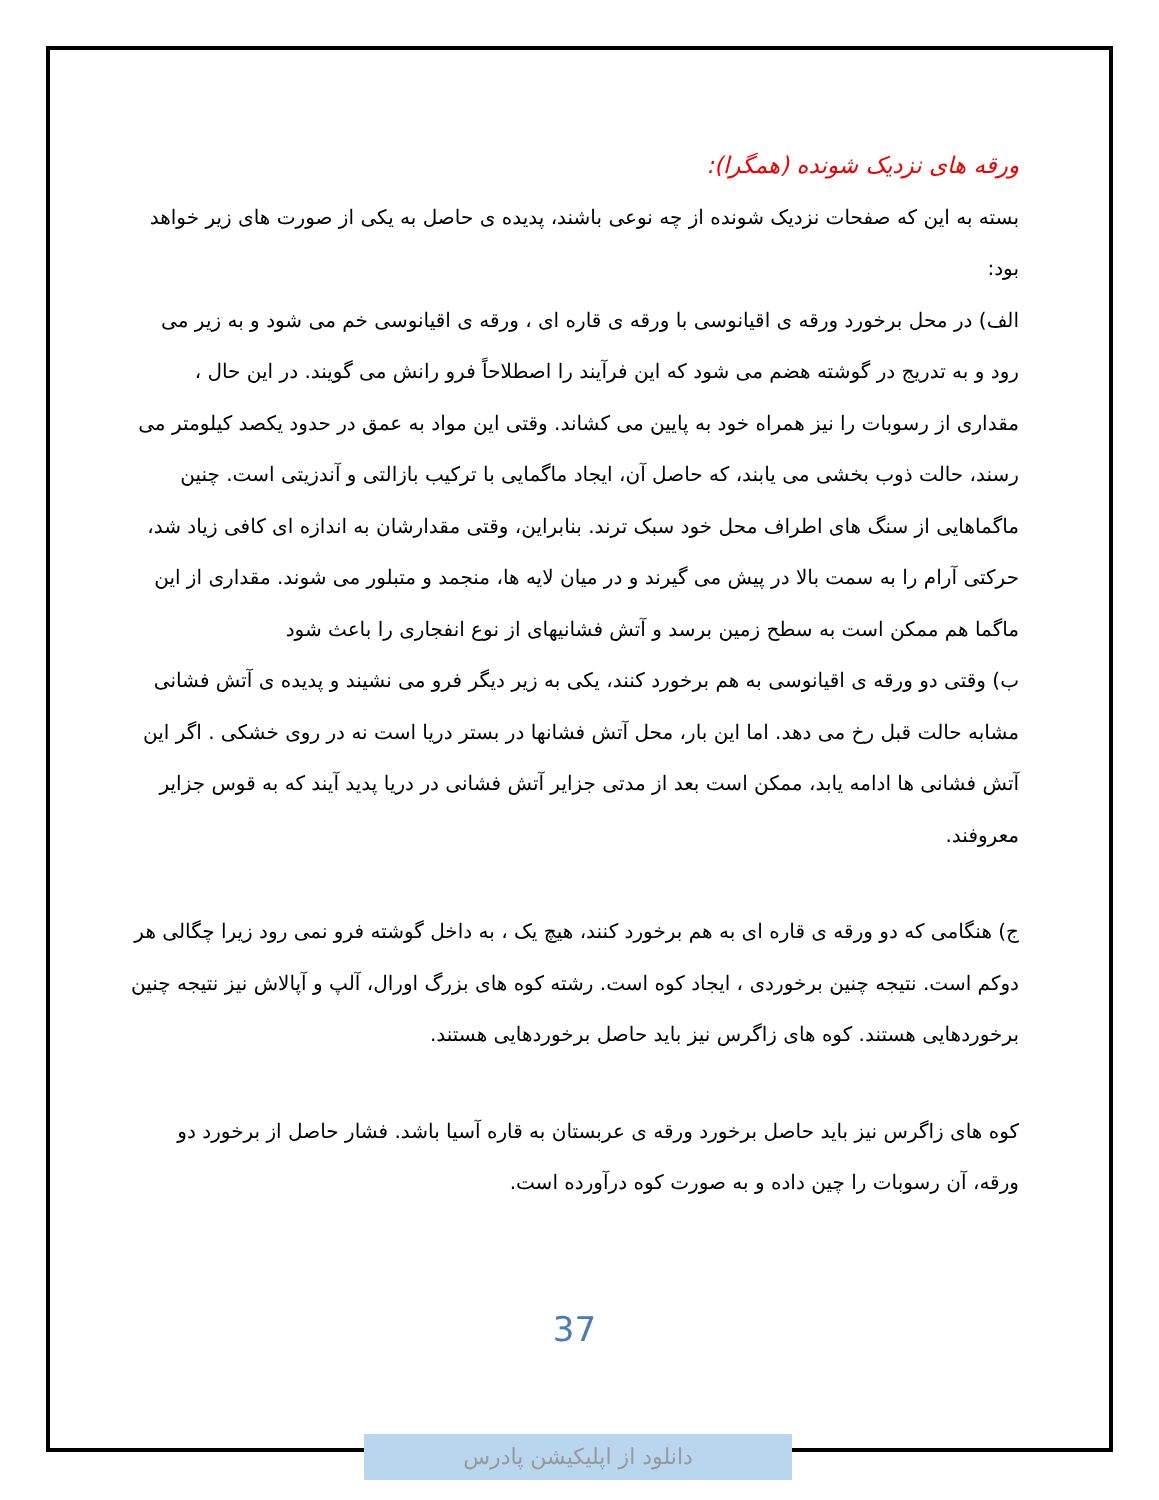ورقه های نزدیک شونده (همگرا):
بسته به این که صفحات نزدیک شونده از چه نوعی باشند، پدیده ی حاصل به یکی از صورت های زیر خواهد بود:
الف) در محل برخورد ورقه ی اقیانوسی با ورقه ی قاره ای ، ورقه ی اقیانوسی خم می شود و به زیر می رود و به تدریج در گوشته هضم می شود که این فرآیند را اصطلاحاً فرو رانش می گویند. در این حال ، مقداری از رسوبات را نیز همراه خود به پایین می کشاند. وقتی این مواد به عمق در حدود یکصد کیلومتر می رسند، حالت ذوب بخشی می یابند، که حاصل آن، ایجاد ماگمایی با ترکیب بازالتی و آندزیتی است. چنین ماگماهایی از سنگ های اطراف محل خود سبک ترند. بنابراین، وقتی مقدارشان به اندازه ای کافی زیاد شد، حرکتی آرام را به سمت بالا در پیش می گیرند و در میان لایه ها، منجمد و متبلور می شوند. مقداری از این ماگما هم ممکن است به سطح زمین برسد و آتش فشانیهای از نوع انفجاری را باعث شود
ب) وقتی دو ورقه ی اقیانوسی به هم برخورد کنند، یکی به زیر دیگر فرو می نشیند و پدیده ی آتش فشانی مشابه حالت قبل رخ می دهد. اما این بار، محل آتش فشانها در بستر دریا است نه در روی خشکی . اگر این آتش فشانی ها ادامه یابد، ممکن است بعد از مدتی جزایر آتش فشانی در دریا پدید آیند که به قوس جزایر معروفند.
ج) هنگامی که دو ورقه ی قاره ای به هم برخورد کنند، هیچ یک ، به داخل گوشته فرو نمی رود زیرا چگالی هر دوکم است. نتیجه چنین برخوردی ، ایجاد کوه است. رشته کوه های بزرگ اورال، آلپ و آپالاش نیز نتیجه چنین برخوردهایی هستند. کوه های زاگرس نیز باید حاصل برخوردهایی هستند.
کوه های زاگرس نیز باید حاصل برخورد ورقه ی عربستان به قاره آسیا باشد. فشار حاصل از برخورد دو ورقه، آن رسوبات را چین داده و به صورت کوه درآورده است.
37
دانلود از اپلیکیشن پادرس